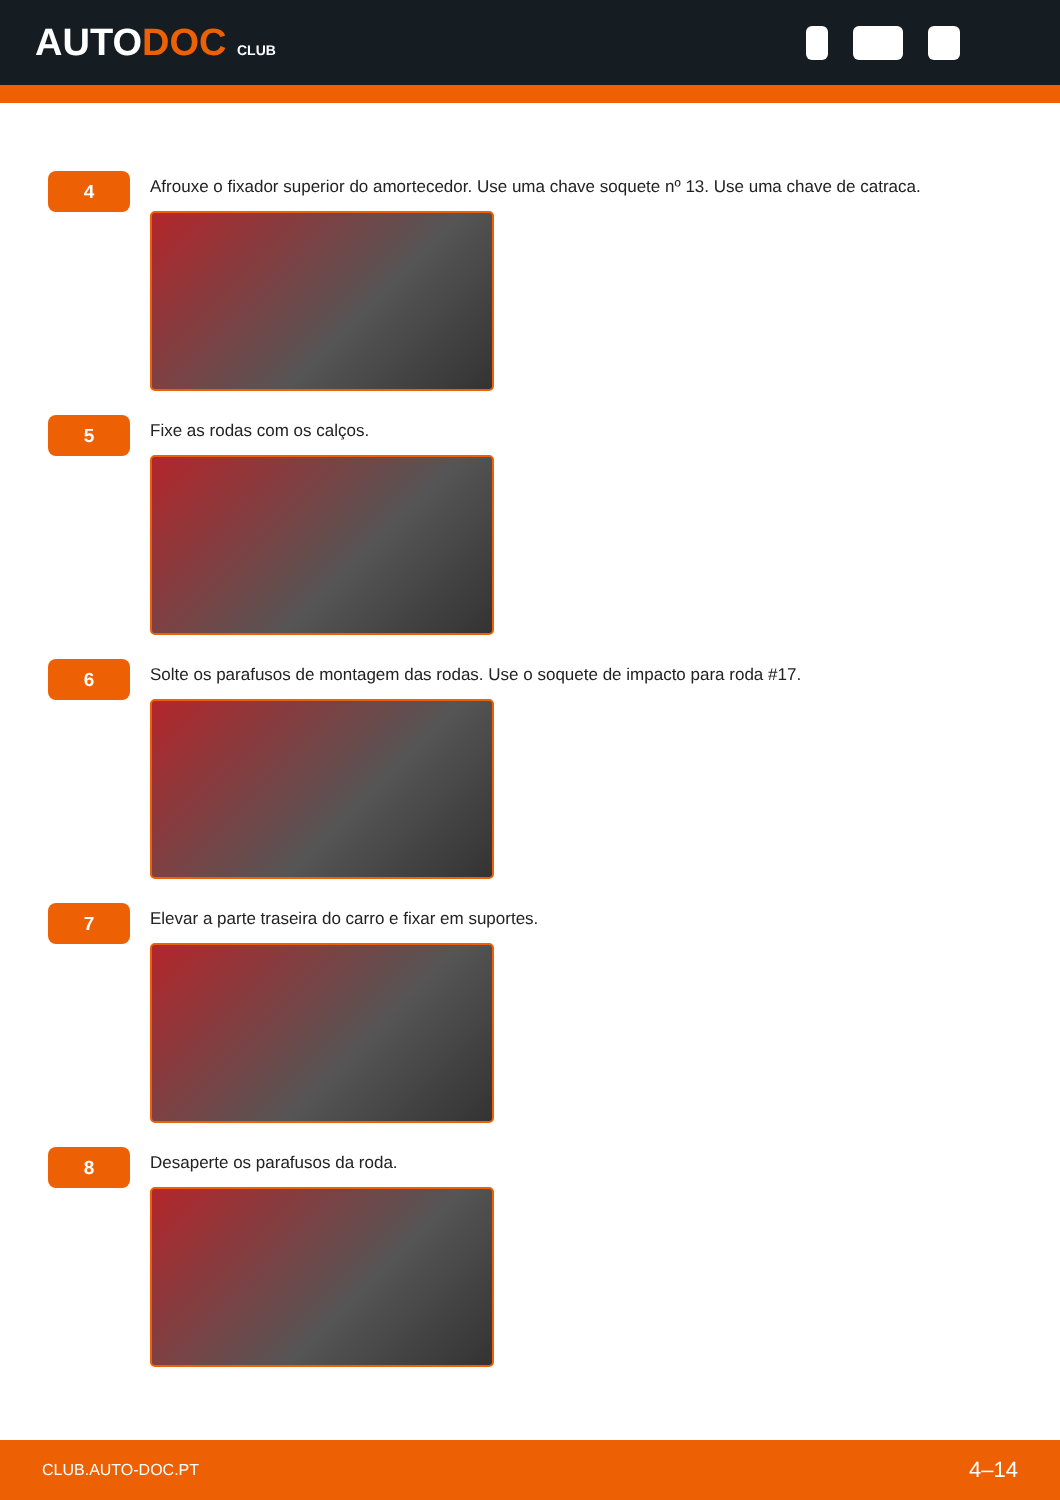AUTODOC CLUB
4
Afrouxe o fixador superior do amortecedor. Use uma chave soquete nº 13. Use uma chave de catraca.
5
Fixe as rodas com os calços.
6
Solte os parafusos de montagem das rodas. Use o soquete de impacto para roda #17.
7
Elevar a parte traseira do carro e fixar em suportes.
8
Desaperte os parafusos da roda.
CLUB.AUTO-DOC.PT 4–14